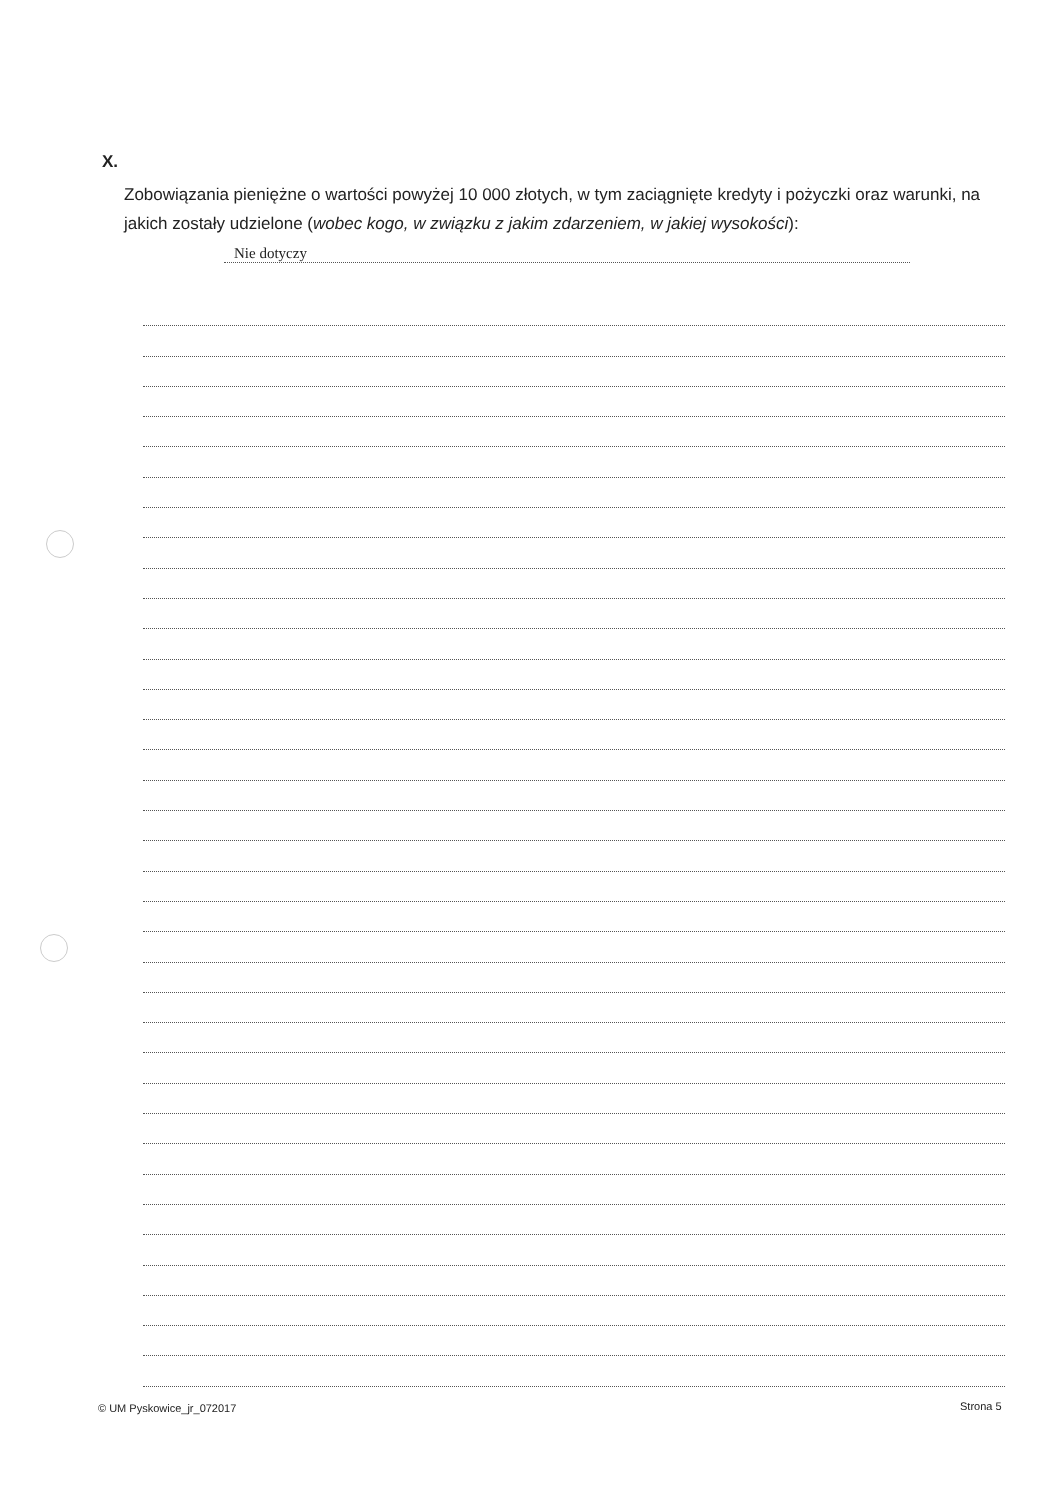X.
Zobowiązania pieniężne o wartości powyżej 10 000 złotych, w tym zaciągnięte kredyty i pożyczki oraz warunki, na jakich zostały udzielone (wobec kogo, w związku z jakim zdarzeniem, w jakiej wysokości): Nie dotyczy
© UM Pyskowice_jr_072017 Strona 5